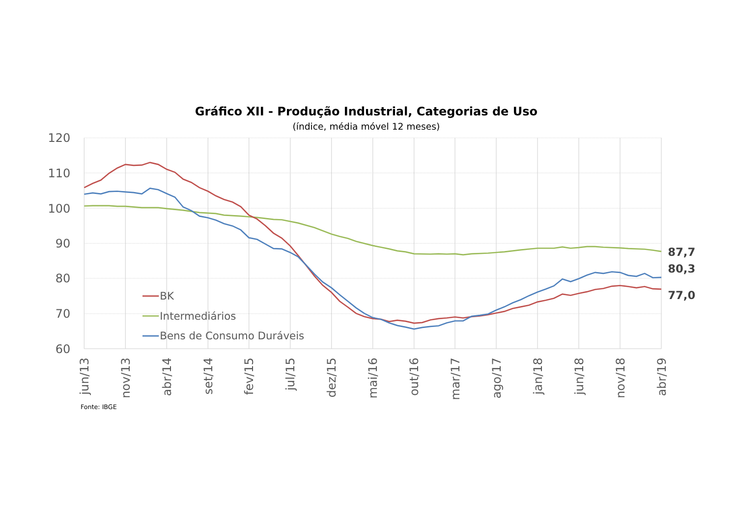Gráfico XII - Produção Industrial, Categorias de Uso
(índice, média móvel 12 meses)
120
110
100
90
80
70
60
87,7
80,3
77,0
BK
Intermediários
Bens de Consumo Duráveis
jun/13
nov/13
abr/14
set/14
fev/15
jul/15
dez/15
mai/16
out/16
mar/17
ago/17
jan/18
jun/18
nov/18
abr/19
Fonte: IBGE